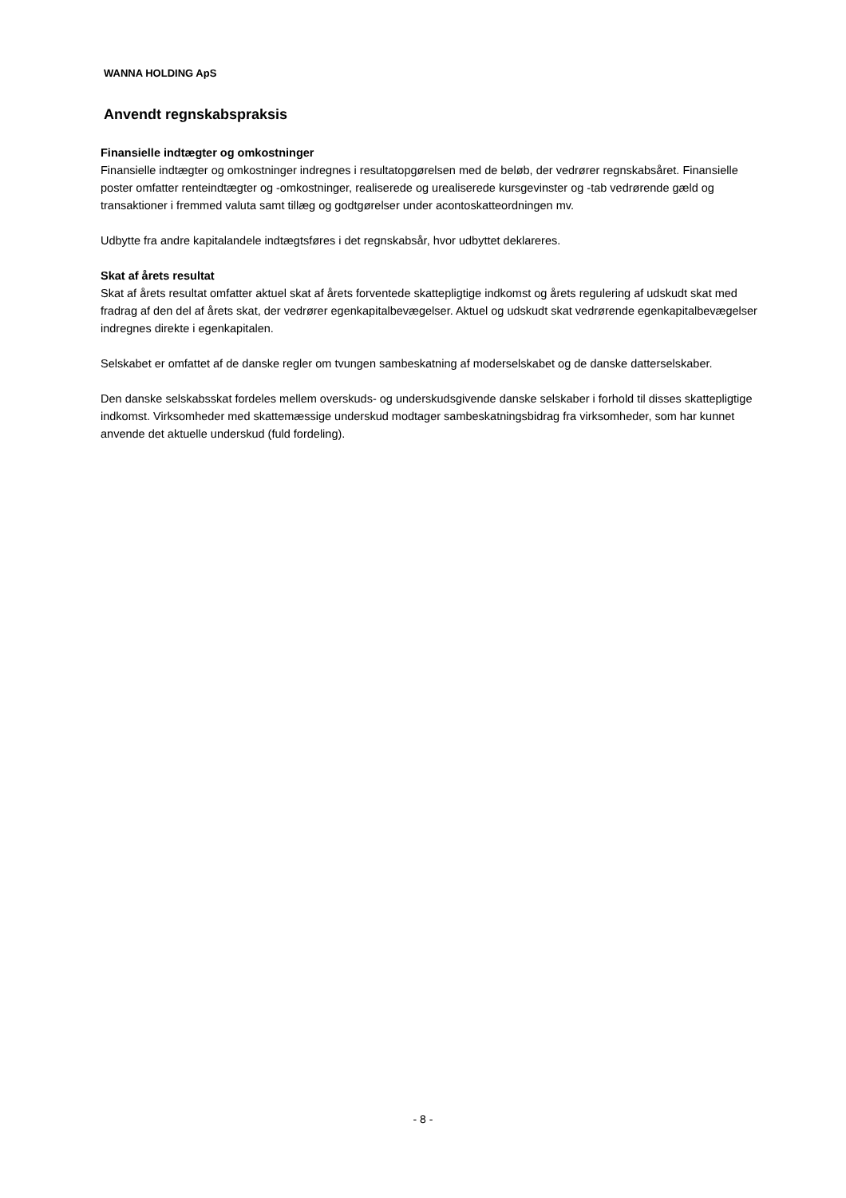WANNA HOLDING ApS
Anvendt regnskabspraksis
Finansielle indtægter og omkostninger
Finansielle indtægter og omkostninger indregnes i resultatopgørelsen med de beløb, der vedrører regnskabsåret. Finansielle poster omfatter renteindtægter og -omkostninger, realiserede og urealiserede kursgevinster og -tab vedrørende gæld og transaktioner i fremmed valuta samt tillæg og godtgørelser under acontoskatteordningen mv.
Udbytte fra andre kapitalandele indtægtsføres i det regnskabsår, hvor udbyttet deklareres.
Skat af årets resultat
Skat af årets resultat omfatter aktuel skat af årets forventede skattepligtige indkomst og årets regulering af udskudt skat med fradrag af den del af årets skat, der vedrører egenkapitalbevægelser. Aktuel og udskudt skat vedrørende egenkapitalbevægelser indregnes direkte i egenkapitalen.
Selskabet er omfattet af de danske regler om tvungen sambeskatning af moderselskabet og de danske datterselskaber.
Den danske selskabsskat fordeles mellem overskuds- og underskudsgivende danske selskaber i forhold til disses skattepligtige indkomst. Virksomheder med skattemæssige underskud modtager sambeskatningsbidrag fra virksomheder, som har kunnet anvende det aktuelle underskud (fuld fordeling).
- 8 -